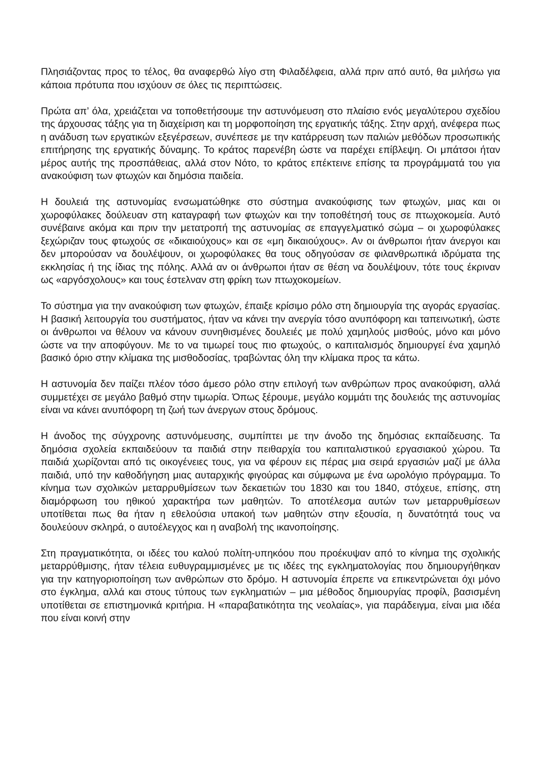Πλησιάζοντας προς το τέλος, θα αναφερθώ λίγο στη Φιλαδέλφεια, αλλά πριν από αυτό, θα μιλήσω για κάποια πρότυπα που ισχύουν σε όλες τις περιπτώσεις.
Πρώτα απ’ όλα, χρειάζεται να τοποθετήσουμε την αστυνόμευση στο πλαίσιο ενός μεγαλύτερου σχεδίου της άρχουσας τάξης για τη διαχείριση και τη μορφοποίηση της εργατικής τάξης. Στην αρχή, ανέφερα πως η ανάδυση των εργατικών εξεγέρσεων, συνέπεσε με την κατάρρευση των παλιών μεθόδων προσωπικής επιτήρησης της εργατικής δύναμης. Το κράτος παρενέβη ώστε να παρέχει επίβλεψη. Οι μπάτσοι ήταν μέρος αυτής της προσπάθειας, αλλά στον Νότο, το κράτος επέκτεινε επίσης τα προγράμματά του για ανακούφιση των φτωχών και δημόσια παιδεία.
Η δουλειά της αστυνομίας ενσωματώθηκε στο σύστημα ανακούφισης των φτωχών, μιας και οι χωροφύλακες δούλευαν στη καταγραφή των φτωχών και την τοποθέτησή τους σε πτωχοκομεία. Αυτό συνέβαινε ακόμα και πριν την μετατροπή της αστυνομίας σε επαγγελματικό σώμα – οι χωροφύλακες ξεχώριζαν τους φτωχούς σε «δικαιούχους» και σε «μη δικαιούχους». Αν οι άνθρωποι ήταν άνεργοι και δεν μπορούσαν να δουλέψουν, οι χωροφύλακες θα τους οδηγούσαν σε φιλανθρωπικά ιδρύματα της εκκλησίας ή της ίδιας της πόλης. Αλλά αν οι άνθρωποι ήταν σε θέση να δουλέψουν, τότε τους έκριναν ως «αργόσχολους» και τους έστελναν στη φρίκη των πτωχοκομείων.
Το σύστημα για την ανακούφιση των φτωχών, έπαιξε κρίσιμο ρόλο στη δημιουργία της αγοράς εργασίας. Η βασική λειτουργία του συστήματος, ήταν να κάνει την ανεργία τόσο ανυπόφορη και ταπεινωτική, ώστε οι άνθρωποι να θέλουν να κάνουν συνηθισμένες δουλειές με πολύ χαμηλούς μισθούς, μόνο και μόνο ώστε να την αποφύγουν. Με το να τιμωρεί τους πιο φτωχούς, ο καπιταλισμός δημιουργεί ένα χαμηλό βασικό όριο στην κλίμακα της μισθοδοσίας, τραβώντας όλη την κλίμακα προς τα κάτω.
Η αστυνομία δεν παίζει πλέον τόσο άμεσο ρόλο στην επιλογή των ανθρώπων προς ανακούφιση, αλλά συμμετέχει σε μεγάλο βαθμό στην τιμωρία. Όπως ξέρουμε, μεγάλο κομμάτι της δουλειάς της αστυνομίας είναι να κάνει ανυπόφορη τη ζωή των άνεργων στους δρόμους.
Η άνοδος της σύγχρονης αστυνόμευσης, συμπίπτει με την άνοδο της δημόσιας εκπαίδευσης. Τα δημόσια σχολεία εκπαιδεύουν τα παιδιά στην πειθαρχία του καπιταλιστικού εργασιακού χώρου. Τα παιδιά χωρίζονται από τις οικογένειες τους, για να φέρουν εις πέρας μια σειρά εργασιών μαζί με άλλα παιδιά, υπό την καθοδήγηση μιας αυταρχικής φιγούρας και σύμφωνα με ένα ωρολόγιο πρόγραμμα. Το κίνημα των σχολικών μεταρρυθμίσεων των δεκαετιών του 1830 και του 1840, στόχευε, επίσης, στη διαμόρφωση του ηθικού χαρακτήρα των μαθητών. Το αποτέλεσμα αυτών των μεταρρυθμίσεων υποτίθεται πως θα ήταν η εθελούσια υπακοή των μαθητών στην εξουσία, η δυνατότητά τους να δουλεύουν σκληρά, ο αυτοέλεγχος και η αναβολή της ικανοποίησης.
Στη πραγματικότητα, οι ιδέες του καλού πολίτη-υπηκόου που προέκυψαν από το κίνημα της σχολικής μεταρρύθμισης, ήταν τέλεια ευθυγραμμισμένες με τις ιδέες της εγκληματολογίας που δημιουργήθηκαν για την κατηγοριοποίηση των ανθρώπων στο δρόμο. Η αστυνομία έπρεπε να επικεντρώνεται όχι μόνο στο έγκλημα, αλλά και στους τύπους των εγκληματιών – μια μέθοδος δημιουργίας προφίλ, βασισμένη υποτίθεται σε επιστημονικά κριτήρια. Η «παραβατικότητα της νεολαίας», για παράδειγμα, είναι μια ιδέα που είναι κοινή στην